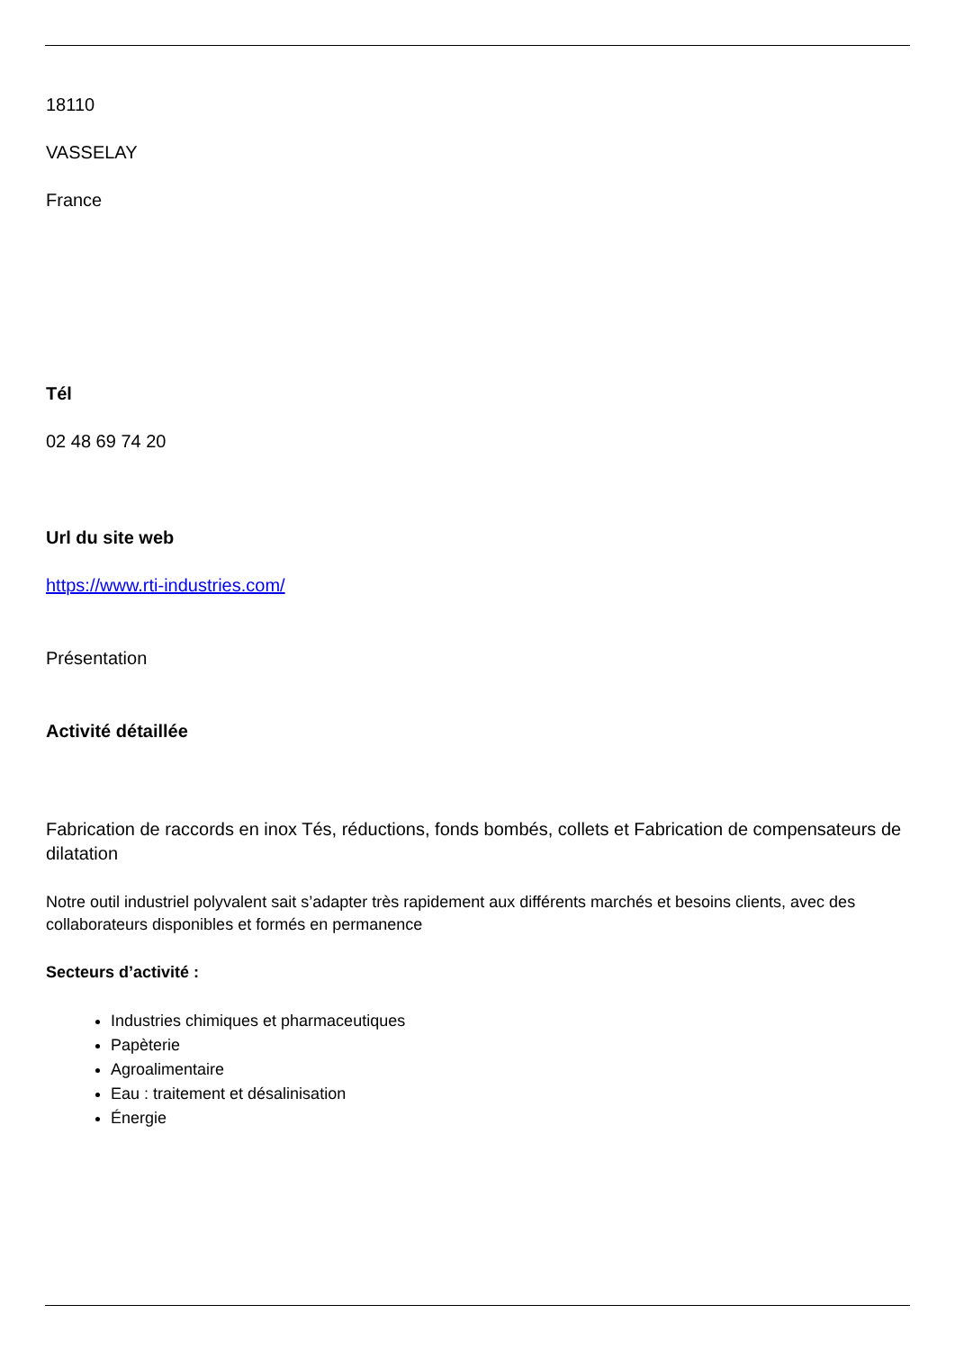18110
VASSELAY
France
Tél
02 48 69 74 20
Url du site web
https://www.rti-industries.com/
Présentation
Activité détaillée
Fabrication de raccords en inox Tés, réductions, fonds bombés, collets et Fabrication de compensateurs de dilatation
Notre outil industriel polyvalent sait s’adapter très rapidement aux différents marchés et besoins clients, avec des collaborateurs disponibles et formés en permanence
Secteurs d’activité :
Industries chimiques et pharmaceutiques
Papèterie
Agroalimentaire
Eau : traitement et désalinisation
Énergie